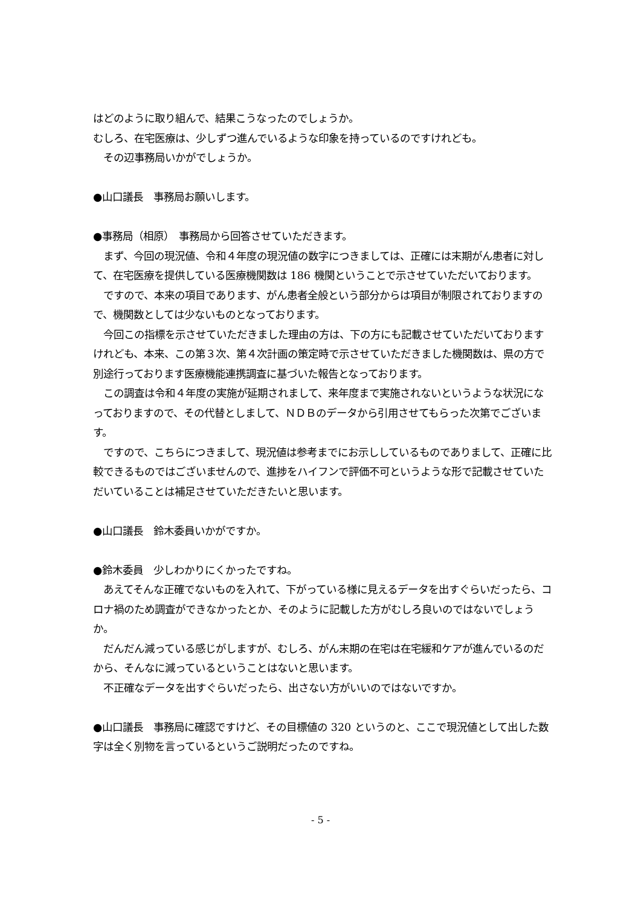はどのように取り組んで、結果こうなったのでしょうか。
むしろ、在宅医療は、少しずつ進んでいるような印象を持っているのですけれども。
　その辺事務局いかがでしょうか。
●山口議長　事務局お願いします。
●事務局（相原）　事務局から回答させていただきます。
　まず、今回の現況値、令和４年度の現況値の数字につきましては、正確には末期がん患者に対して、在宅医療を提供している医療機関数は 186 機関ということで示させていただいております。
　ですので、本来の項目であります、がん患者全般という部分からは項目が制限されておりますので、機関数としては少ないものとなっております。
　今回この指標を示させていただきました理由の方は、下の方にも記載させていただいておりますけれども、本来、この第３次、第４次計画の策定時で示させていただきました機関数は、県の方で別途行っております医療機能連携調査に基づいた報告となっております。
　この調査は令和４年度の実施が延期されまして、来年度まで実施されないというような状況になっておりますので、その代替としまして、ＮＤＢのデータから引用させてもらった次第でございます。
　ですので、こちらにつきまして、現況値は参考までにお示ししているものでありまして、正確に比較できるものではございませんので、進捗をハイフンで評価不可というような形で記載させていただいていることは補足させていただきたいと思います。
●山口議長　鈴木委員いかがですか。
●鈴木委員　少しわかりにくかったですね。
　あえてそんな正確でないものを入れて、下がっている様に見えるデータを出すぐらいだったら、コロナ禍のため調査ができなかったとか、そのように記載した方がむしろ良いのではないでしょうか。
　だんだん減っている感じがしますが、むしろ、がん末期の在宅は在宅緩和ケアが進んでいるのだから、そんなに減っているということはないと思います。
　不正確なデータを出すぐらいだったら、出さない方がいいのではないですか。
●山口議長　事務局に確認ですけど、その目標値の 320 というのと、ここで現況値として出した数字は全く別物を言っているというご説明だったのですね。
- 5 -